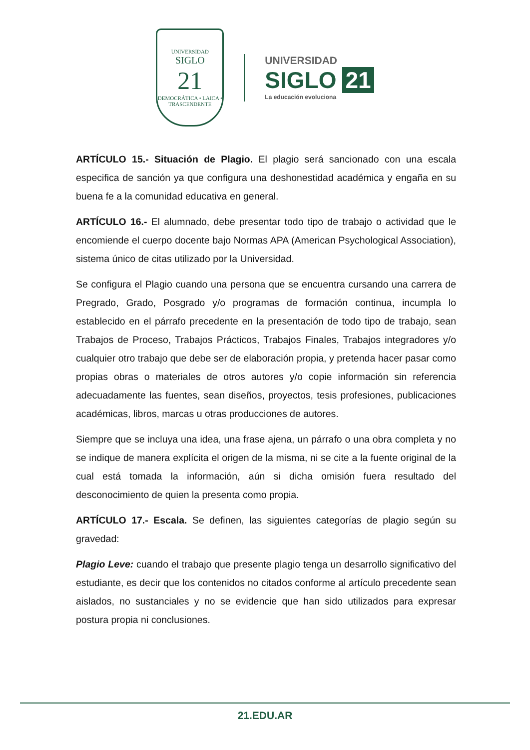UNIVERSIDAD
SIGLO
21
DEMOCRÁTICA • LAICA • TRASCENDENTE
UNIVERSIDAD
SIGLO 21
La educación evoluciona
ARTÍCULO 15.- Situación de Plagio. El plagio será sancionado con una escala especifica de sanción ya que configura una deshonestidad académica y engaña en su buena fe a la comunidad educativa en general.
ARTÍCULO 16.- El alumnado, debe presentar todo tipo de trabajo o actividad que le encomiende el cuerpo docente bajo Normas APA (American Psychological Association), sistema único de citas utilizado por la Universidad.
Se configura el Plagio cuando una persona que se encuentra cursando una carrera de Pregrado, Grado, Posgrado y/o programas de formación continua, incumpla lo establecido en el párrafo precedente en la presentación de todo tipo de trabajo, sean Trabajos de Proceso, Trabajos Prácticos, Trabajos Finales, Trabajos integradores y/o cualquier otro trabajo que debe ser de elaboración propia, y pretenda hacer pasar como propias obras o materiales de otros autores y/o copie información sin referencia adecuadamente las fuentes, sean diseños, proyectos, tesis profesiones, publicaciones académicas, libros, marcas u otras producciones de autores.
Siempre que se incluya una idea, una frase ajena, un párrafo o una obra completa y no se indique de manera explícita el origen de la misma, ni se cite a la fuente original de la cual está tomada la información, aún si dicha omisión fuera resultado del desconocimiento de quien la presenta como propia.
ARTÍCULO 17.- Escala. Se definen, las siguientes categorías de plagio según su gravedad:
Plagio Leve: cuando el trabajo que presente plagio tenga un desarrollo significativo del estudiante, es decir que los contenidos no citados conforme al artículo precedente sean aislados, no sustanciales y no se evidencie que han sido utilizados para expresar postura propia ni conclusiones.
21.EDU.AR